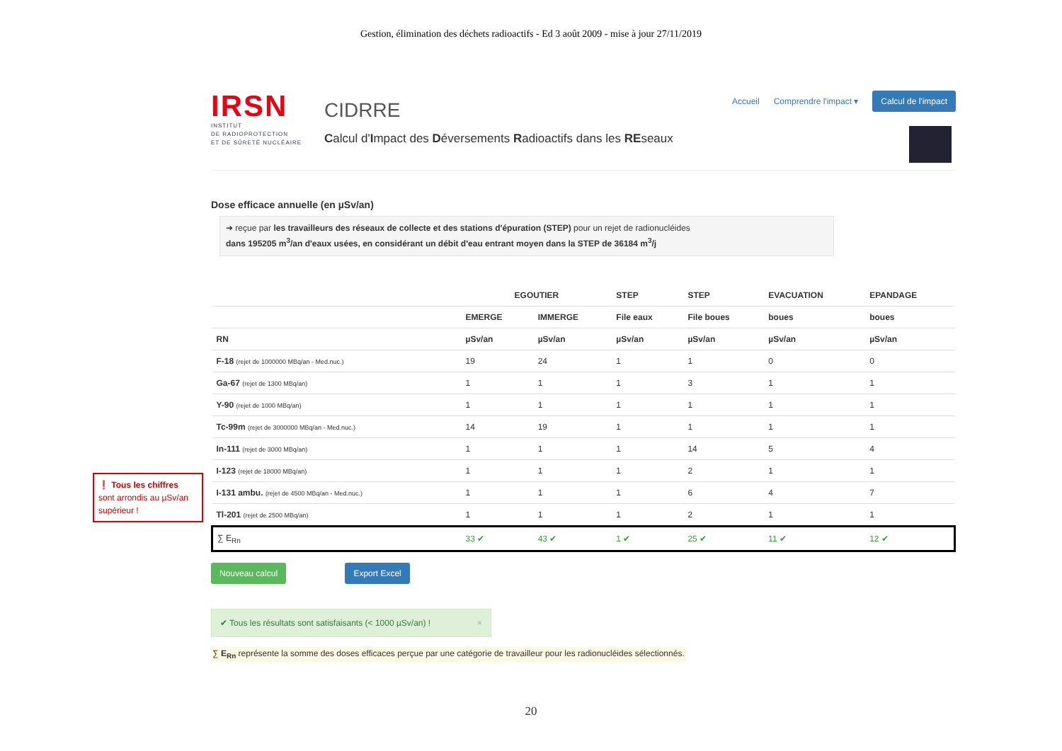Gestion, élimination des déchets radioactifs - Ed 3 août 2009 - mise à jour 27/11/2019
❗ Tous les chiffres
sont arrondis au µSv/an supérieur !
IRSN
INSTITUT
DE RADIOPROTECTION
ET DE SÛRETÉ NUCLÉAIRE
CIDRRE
Calcul d'Impact des Déversements Radioactifs dans les REseaux
Accueil Comprendre l'impact ▾ Calcul de l'impact
Dose efficace annuelle (en µSv/an)
➜ reçue par les travailleurs des réseaux de collecte et des stations d'épuration (STEP) pour un rejet de radionucléides
dans 195205 m<sup>3</sup>/an d'eaux usées, en considérant un débit d'eau entrant moyen dans la STEP de 36184 m<sup>3</sup>/j
| | EGOUTIER | | STEP | STEP | EVACUATION | EPANDAGE |
| --- | --- | --- | --- | --- | --- | --- |
| | EMERGE | IMMERGE | File eaux | File boues | boues | boues |
| RN | µSv/an | µSv/an | µSv/an | µSv/an | µSv/an | µSv/an |
| F-18 (rejet de 1000000 MBq/an - Med.nuc.) | 19 | 24 | 1 | 1 | 0 | 0 |
| Ga-67 (rejet de 1300 MBq/an) | 1 | 1 | 1 | 3 | 1 | 1 |
| Y-90 (rejet de 1000 MBq/an) | 1 | 1 | 1 | 1 | 1 | 1 |
| Tc-99m (rejet de 3000000 MBq/an - Med.nuc.) | 14 | 19 | 1 | 1 | 1 | 1 |
| In-111 (rejet de 3000 MBq/an) | 1 | 1 | 1 | 14 | 5 | 4 |
| I-123 (rejet de 18000 MBq/an) | 1 | 1 | 1 | 2 | 1 | 1 |
| I-131 ambu. (rejet de 4500 MBq/an - Med.nuc.) | 1 | 1 | 1 | 6 | 4 | 7 |
| Tl-201 (rejet de 2500 MBq/an) | 1 | 1 | 1 | 2 | 1 | 1 |
| ∑ E<sub>Rn</sub> | 33 ✔ | 43 ✔ | 1 ✔ | 25 ✔ | 11 ✔ | 12 ✔ |
Nouveau calcul Export Excel
✔ Tous les résultats sont satisfaisants (< 1000 µSv/an) ! ×
∑ E<sub>Rn</sub> représente la somme des doses efficaces perçue par une catégorie de travailleur pour les radionucléides sélectionnés.
20